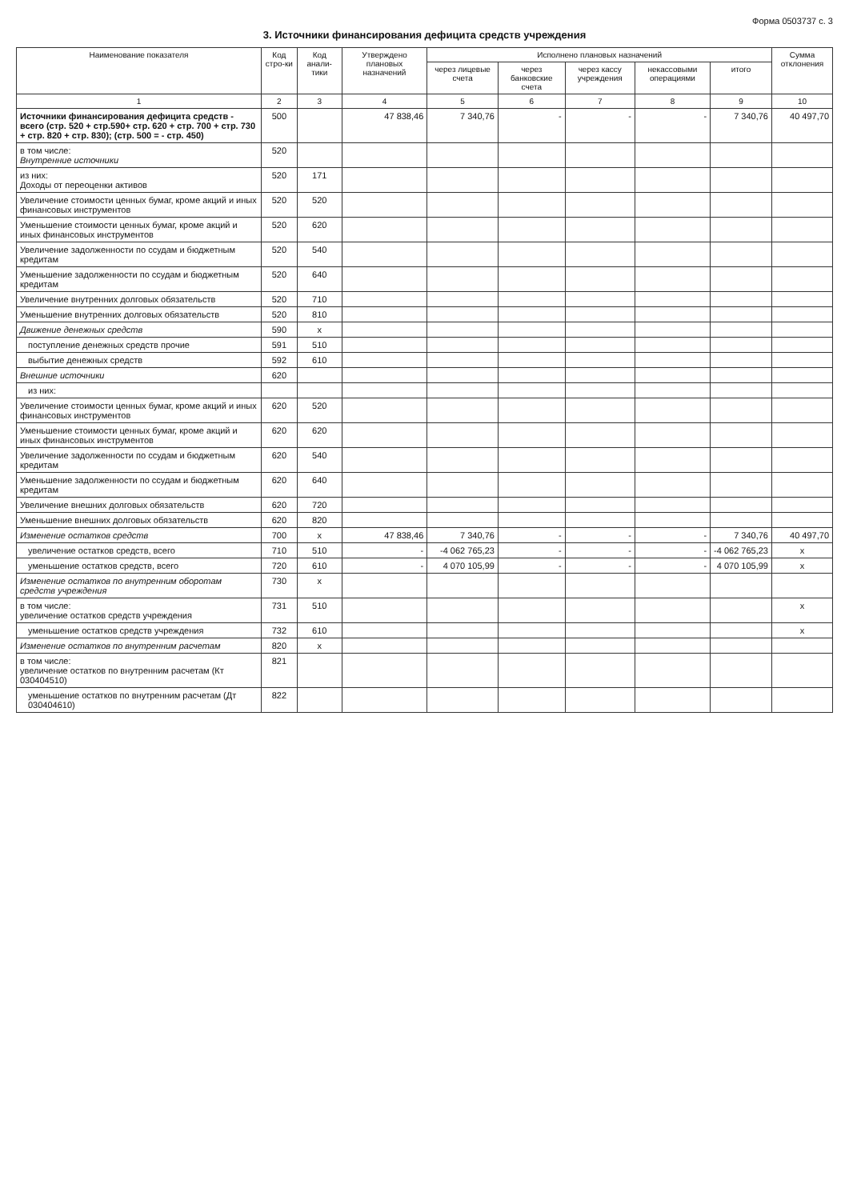Форма 0503737 с. 3
3. Источники финансирования дефицита средств учреждения
| Наименование показателя | Код стро-ки | Код анали-тики | Утверждено плановых назначений | Исполнено плановых назначений | | | | | Сумма отклонения |
| --- | --- | --- | --- | --- | --- | --- | --- | --- | --- |
| | | | | через лицевые счета | через банковские счета | через кассу учреждения | некассовыми операциями | итого | |
| 1 | 2 | 3 | 4 | 5 | 6 | 7 | 8 | 9 | 10 |
| Источники финансирования дефицита средств - всего (стр. 520 + стр.590+ стр. 620 + стр. 700 + стр. 730 + стр. 820 + стр. 830); (стр. 500 = - стр. 450) | 500 | | 47 838,46 | 7 340,76 | - | - | - | 7 340,76 | 40 497,70 |
| в том числе: Внутренние источники | 520 | | | | | | | | |
| из них: Доходы от переоценки активов | 520 | 171 | | | | | | | |
| Увеличение стоимости ценных бумаг, кроме акций и иных финансовых инструментов | 520 | 520 | | | | | | | |
| Уменьшение стоимости ценных бумаг, кроме акций и иных финансовых инструментов | 520 | 620 | | | | | | | |
| Увеличение задолженности по ссудам и бюджетным кредитам | 520 | 540 | | | | | | | |
| Уменьшение задолженности по ссудам и бюджетным кредитам | 520 | 640 | | | | | | | |
| Увеличение внутренних долговых обязательств | 520 | 710 | | | | | | | |
| Уменьшение внутренних долговых обязательств | 520 | 810 | | | | | | | |
| Движение денежных средств | 590 | x | | | | | | | |
| поступление денежных средств прочие | 591 | 510 | | | | | | | |
| выбытие денежных средств | 592 | 610 | | | | | | | |
| Внешние источники | 620 | | | | | | | | |
| из них: | | | | | | | | | |
| Увеличение стоимости ценных бумаг, кроме акций и иных финансовых инструментов | 620 | 520 | | | | | | | |
| Уменьшение стоимости ценных бумаг, кроме акций и иных финансовых инструментов | 620 | 620 | | | | | | | |
| Увеличение задолженности по ссудам и бюджетным кредитам | 620 | 540 | | | | | | | |
| Уменьшение задолженности по ссудам и бюджетным кредитам | 620 | 640 | | | | | | | |
| Увеличение внешних долговых обязательств | 620 | 720 | | | | | | | |
| Уменьшение внешних долговых обязательств | 620 | 820 | | | | | | | |
| Изменение остатков средств | 700 | x | 47 838,46 | 7 340,76 | - | - | - | 7 340,76 | 40 497,70 |
| увеличение остатков средств, всего | 710 | 510 | - | -4 062 765,23 | - | - | - | -4 062 765,23 | x |
| уменьшение остатков средств, всего | 720 | 610 | - | 4 070 105,99 | - | - | - | 4 070 105,99 | x |
| Изменение остатков по внутренним оборотам средств учреждения | 730 | x | | | | | | | |
| в том числе: увеличение остатков средств учреждения | 731 | 510 | | | | | | | x |
| уменьшение остатков средств учреждения | 732 | 610 | | | | | | | x |
| Изменение остатков по внутренним расчетам | 820 | x | | | | | | | |
| в том числе: увеличение остатков по внутренним расчетам (Кт 030404510) | 821 | | | | | | | | |
| уменьшение остатков по внутренним расчетам (Дт 030404610) | 822 | | | | | | | | |